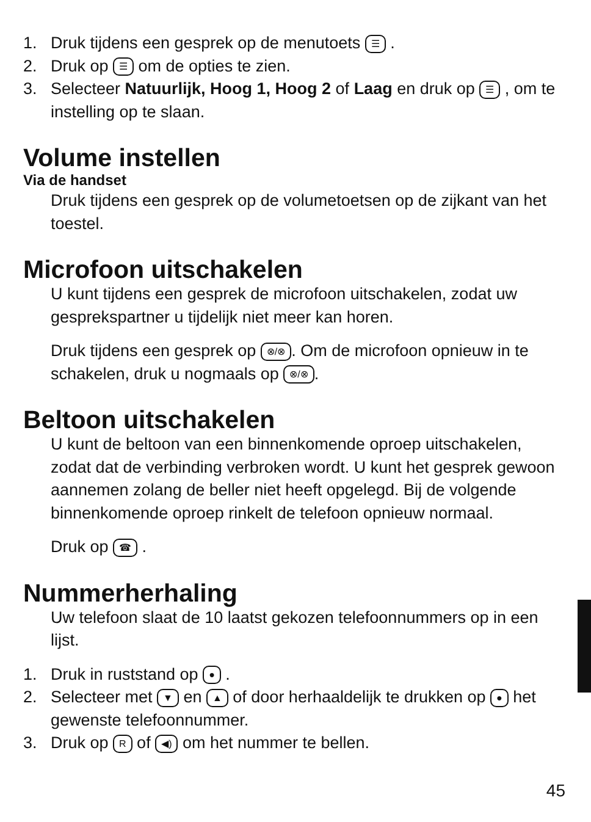1. Druk tijdens een gesprek op de menutoets ☰ .
2. Druk op ☰ om de opties te zien.
3. Selecteer Natuurlijk, Hoog 1, Hoog 2 of Laag en druk op ☰ , om te instelling op te slaan.
Volume instellen
Via de handset
Druk tijdens een gesprek op de volumetoetsen op de zijkant van het toestel.
Microfoon uitschakelen
U kunt tijdens een gesprek de microfoon uitschakelen, zodat uw gesprekspartner u tijdelijk niet meer kan horen.
Druk tijdens een gesprek op ⊗/⊗. Om de microfoon opnieuw in te schakelen, druk u nogmaals op ⊗/⊗.
Beltoon uitschakelen
U kunt de beltoon van een binnenkomende oproep uitschakelen, zodat dat de verbinding verbroken wordt. U kunt het gesprek gewoon aannemen zolang de beller niet heeft opgelegd. Bij de volgende binnenkomende oproep rinkelt de telefoon opnieuw normaal.
Druk op ☎ .
Nummerherhaling
Uw telefoon slaat de 10 laatst gekozen telefoonnummers op in een lijst.
1. Druk in ruststand op ● .
2. Selecteer met ▼ en ▲ of door herhaaldelijk te drukken op ● het gewenste telefoonnummer.
3. Druk op R of ◀) om het nummer te bellen.
45